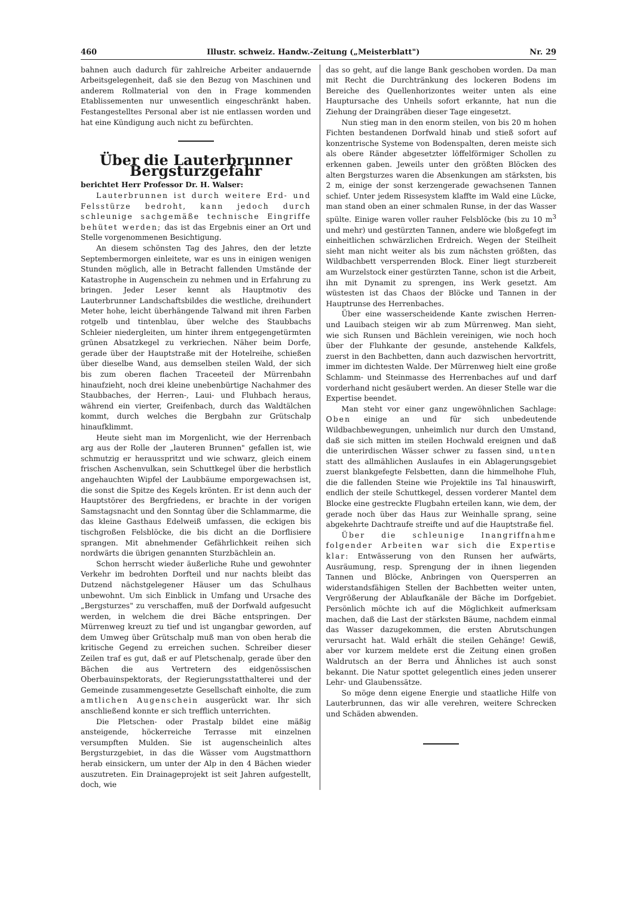460 Illustr. schweiz. Handw.-Zeitung („Meisterblatt") Nr. 29
bahnen auch dadurch für zahlreiche Arbeiter andauernde Arbeitsgelegenheit, daß sie den Bezug von Maschinen und anderem Rollmaterial von den in Frage kommenden Etablissementen nur unwesentlich eingeschränkt haben. Festangestelltes Personal aber ist nie entlassen worden und hat eine Kündigung auch nicht zu befürchten.
Über die Lauterbrunner Bergsturzgefahr
berichtet Herr Professor Dr. H. Walser:
Lauterbrunnen ist durch weitere Erd- und Felsstürze bedroht, kann jedoch durch schleunige sachgemäße technische Eingriffe behütet werden; das ist das Ergebnis einer an Ort und Stelle vorgenommenen Besichtigung.
An diesem schönsten Tag des Jahres, den der letzte Septembermorgen einleitete, war es uns in einigen wenigen Stunden möglich, alle in Betracht fallenden Umstände der Katastrophe in Augenschein zu nehmen und in Erfahrung zu bringen. Jeder Leser kennt als Hauptmotiv des Lauterbrunner Landschaftsbildes die westliche, dreihundert Meter hohe, leicht überhängende Talwand mit ihren Farben rotgelb und tintenblau, über welche des Staubbachs Schleier niedergleiten, um hinter ihrem entgegengetürmten grünen Absatzkegel zu verkriechen. Näher beim Dorfe, gerade über der Hauptstraße mit der Hotelreihe, schießen über dieselbe Wand, aus demselben steilen Wald, der sich bis zum oberen flachen Traceeteil der Mürrenbahn hinaufzieht, noch drei kleine unebenbürtige Nachahmer des Staubbaches, der Herren-, Laui- und Fluhbach heraus, während ein vierter, Greifenbach, durch das Waldtälchen kommt, durch welches die Bergbahn zur Grütschalp hinaufklimmt.
Heute sieht man im Morgenlicht, wie der Herrenbach arg aus der Rolle der „lauteren Brunnen" gefallen ist, wie schmutzig er herausspritzt und wie schwarz, gleich einem frischen Aschenvulkan, sein Schuttkegel über die herbstlich angehauchten Wipfel der Laubbäume emporgewachsen ist, die sonst die Spitze des Kegels krönten. Er ist denn auch der Hauptstörer des Bergfriedens, er brachte in der vorigen Samstagsnacht und den Sonntag über die Schlammarme, die das kleine Gasthaus Edelweiß umfassen, die eckigen bis tischgroßen Felsblöcke, die bis dicht an die Dorflisiere sprangen. Mit abnehmender Gefährlichkeit reihen sich nordwärts die übrigen genannten Sturzbächlein an.
Schon herrscht wieder äußerliche Ruhe und gewohnter Verkehr im bedrohten Dorfteil und nur nachts bleibt das Dutzend nächstgelegener Häuser um das Schulhaus unbewohnt. Um sich Einblick in Umfang und Ursache des „Bergsturzes" zu verschaffen, muß der Dorfwald aufgesucht werden, in welchem die drei Bäche entspringen. Der Mürrenweg kreuzt zu tief und ist ungangbar geworden, auf dem Umweg über Grütschalp muß man von oben herab die kritische Gegend zu erreichen suchen. Schreiber dieser Zeilen traf es gut, daß er auf Pletschenalp, gerade über den Bächen die aus Vertretern des eidgenössischen Oberbauinspektorats, der Regierungsstatthalterei und der Gemeinde zusammengesetzte Gesellschaft einholte, die zum amtlichen Augenschein ausgerückt war. Ihr sich anschließend konnte er sich trefflich unterrichten.
Die Pletschen- oder Prastalp bildet eine mäßig ansteigende, höckerreiche Terrasse mit einzelnen versumpften Mulden. Sie ist augenscheinlich altes Bergsturzgebiet, in das die Wässer vom Augstmatthorn herab einsickern, um unter der Alp in den 4 Bächen wieder auszutreten. Ein Drainageprojekt ist seit Jahren aufgestellt, doch, wie
das so geht, auf die lange Bank geschoben worden. Da man mit Recht die Durchtränkung des lockeren Bodens im Bereiche des Quellenhorizontes weiter unten als eine Hauptursache des Unheils sofort erkannte, hat nun die Ziehung der Draingräben dieser Tage eingesetzt.
Nun stieg man in den enorm steilen, von bis 20 m hohen Fichten bestandenen Dorfwald hinab und stieß sofort auf konzentrische Systeme von Bodenspalten, deren meiste sich als obere Ränder abgesetzter löffelförmiger Schollen zu erkennen gaben. Jeweils unter den größten Blöcken des alten Bergsturzes waren die Absenkungen am stärksten, bis 2 m, einige der sonst kerzengerade gewachsenen Tannen schief. Unter jedem Rissesystem klaffte im Wald eine Lücke, man stand oben an einer schmalen Runse, in der das Wasser spülte. Einige waren voller rauher Felsblöcke (bis zu 10 m<sup>3</sup> und mehr) und gestürzten Tannen, andere wie bloßgefegt im einheitlichen schwärzlichen Erdreich. Wegen der Steilheit sieht man nicht weiter als bis zum nächsten größten, das Wildbachbett versperrenden Block. Einer liegt sturzbereit am Wurzelstock einer gestürzten Tanne, schon ist die Arbeit, ihn mit Dynamit zu sprengen, ins Werk gesetzt. Am wüstesten ist das Chaos der Blöcke und Tannen in der Hauptrunse des Herrenbaches.
Über eine wasserscheidende Kante zwischen Herren- und Lauibach steigen wir ab zum Mürrenweg. Man sieht, wie sich Runsen und Bächlein vereinigen, wie noch hoch über der Fluhkante der gesunde, anstehende Kalkfels, zuerst in den Bachbetten, dann auch dazwischen hervortritt, immer im dichtesten Walde. Der Mürrenweg hielt eine große Schlamm- und Steinmasse des Herrenbaches auf und darf vorderhand nicht gesäubert werden. An dieser Stelle war die Expertise beendet.
Man steht vor einer ganz ungewöhnlichen Sachlage: Oben einige an und für sich unbedeutende Wildbachbewegungen, unheimlich nur durch den Umstand, daß sie sich mitten im steilen Hochwald ereignen und daß die unterirdischen Wässer schwer zu fassen sind, unten statt des allmählichen Auslaufes in ein Ablagerungsgebiet zuerst blankgefegte Felsbetten, dann die himmelhohe Fluh, die die fallenden Steine wie Projektile ins Tal hinauswirft, endlich der steile Schuttkegel, dessen vorderer Mantel dem Blocke eine gestreckte Flugbahn erteilen kann, wie dem, der gerade noch über das Haus zur Weinhalle sprang, seine abgekehrte Dachtraufe streifte und auf die Hauptstraße fiel.
Über die schleunige Inangriffnahme folgender Arbeiten war sich die Expertise klar: Entwässerung von den Runsen her aufwärts, Ausräumung, resp. Sprengung der in ihnen liegenden Tannen und Blöcke, Anbringen von Quersperren an widerstandsfähigen Stellen der Bachbetten weiter unten, Vergrößerung der Ablaufkanäle der Bäche im Dorfgebiet. Persönlich möchte ich auf die Möglichkeit aufmerksam machen, daß die Last der stärksten Bäume, nachdem einmal das Wasser dazugekommen, die ersten Abrutschungen verursacht hat. Wald erhält die steilen Gehänge! Gewiß, aber vor kurzem meldete erst die Zeitung einen großen Waldrutsch an der Berra und Ähnliches ist auch sonst bekannt. Die Natur spottet gelegentlich eines jeden unserer Lehr- und Glaubenssätze.
So möge denn eigene Energie und staatliche Hilfe von Lauterbrunnen, das wir alle verehren, weitere Schrecken und Schäden abwenden.